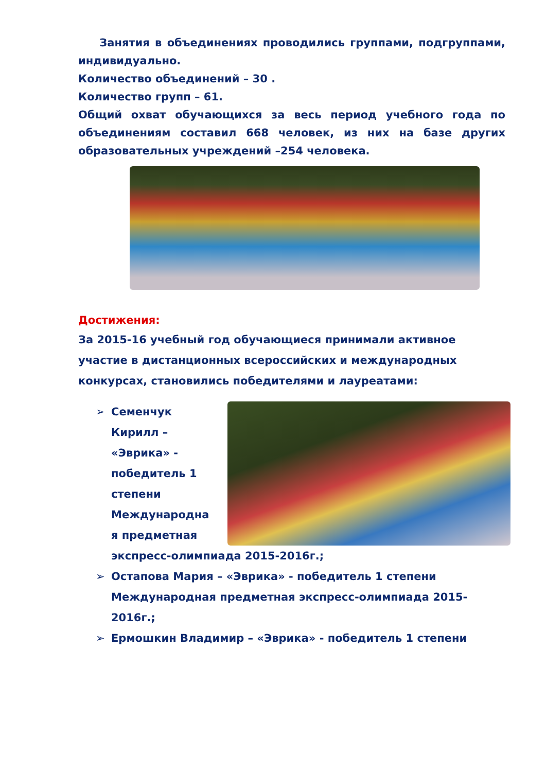Занятия в объединениях проводились группами, подгруппами, индивидуально.
Количество объединений – 30 .
Количество групп – 61.
Общий охват обучающихся за весь период учебного года по объединениям составил 668 человек, из них на базе других образовательных учреждений –254 человека.
Достижения:
За 2015-16 учебный год обучающиеся принимали активное участие в дистанционных всероссийских и международных конкурсах, становились победителями и лауреатами:
➢
Семенчук Кирилл – «Эврика» - победитель 1 степени Международна я предметная экспресс-олимпиада 2015-2016г.;
➢ Остапова Мария – «Эврика» - победитель 1 степени Международная предметная экспресс-олимпиада 2015-2016г.;
➢ Ермошкин Владимир – «Эврика» - победитель 1 степени